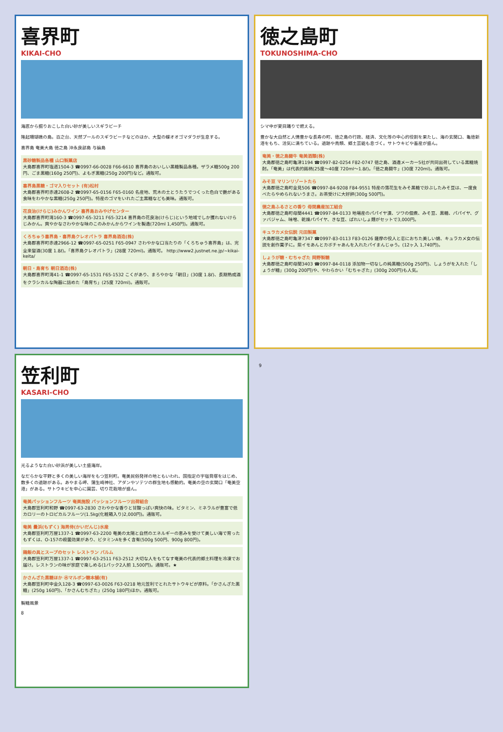喜界町
KIKAI-CHO
海底から掘りおこした白い砂が美しいスギラビーチ
隆起珊瑚礁の島。百之台、天然プールのスギラビーチなどのほか、大型の蝶オオゴマダラが生息する。
喜界島 奄美大島 徳之島 沖永良部島 与論島
黒砂糖製品各種 山口製菓店
大島郡喜界町塩道1504-3 ☎0997-66-0028 F66-6610 喜界島のおいしい黒糖製品各種。ザラメ糖500g 200円、ごま黒糖(160g 250円)、よもぎ黒糖(250g 200円)など。通販可。
喜界島黒糖・ゴマ入りセット (有)松村
大島郡喜界町赤連2608-2 ☎0997-65-0156 F65-0160 名産地、荒木の土とうたうでつくった色白で艶がある食味をわやかな黒糖(250g 250円)。特産のゴマをいれたご主黒糖なども美味。通販可。
花良治(けらじ)みかんワイン 喜界島おみやげセンター
大島郡喜界町湾160-3 ☎0997-65-3211 F65-3214 喜界島の花良治(けらじ)という地域でしか獲れないけらじみかん。爽やかなさわやかな味のこのみかんからワインを製造(720ml 1,450円)。通販可。
くろちゅう喜界島・喜界島クレオパトラ 喜界島酒造(株)
大島郡喜界町赤連2966-12 ☎0997-65-0251 F65-0947 さわやかな口当たりの「くろちゅう喜界島」は、完全来留酒(30度 1.8ℓ)。「喜界島クレオパトラ」(28度 720ml)。通販可。 http://www2.justnet.ne.jp/~kikai-keita/
朝日・島育ち 朝日酒造(株)
大島郡喜界町湾41-1 ☎0997-65-1531 F65-1532 こくがあり、まろやかな「朝日」(30度 1.8ℓ)、長期熟成酒をクラシカルな陶器に詰めた「島育ち」(25度 720ml)。通販可。
徳之島町
TOKUNOSHIMA-CHO
シマ中が夏目踊りで燃える。
豊かな大自然と人情豊かな長寿の町、徳之島の行政、経済、文化等の中心的役割を果たし、海の玄関口、亀徳新港をもち、活気に満ちている。遺跡や鳥類、郷土芸能も息づく。サトウキビや畜産が盛ん。
奄美・徳之島闘牛 奄美酒類(株)
大島郡徳之島町亀津1194 ☎0997-82-0254 F82-0747 徳之島、酒造メーカー5社が共同出荷している黒糖焼酎。「奄美」は代表的銘柄(25度〜40度 720ml〜1.8ℓ)。「徳之島闘牛」(30度 720ml)。通販可。
みそ豆 マリンリゾートたら
大島郡徳之島町金見506 ☎0997-84-9208 F84-9551 特産の落花生をみそ黒糖で炒ぶしたみそ豆は、一度食べたらやめられないうまさ。お茶受けに大好評(300g 500円)。
徳之島ふるさとの香り 母間農産加工組合
大島郡徳之島町母間4441 ☎0997-84-0133 地場産のパパイヤ漬、ツワの佃煮、みそ豆、黒糖、パパイヤ、グァバジャム、味噌、乾燥パパイヤ、きな豆、ぱれいしょ麺がセットで3,000円。
キュラカメ女伝説 元田製菓
大島郡徳之島町亀津7347 ☎0997-83-0113 F83-0126 薩摩の役人と恋におちた美しい娘、キュラカメ女の伝説を創作菓子に。紫イモあんとカボチャあんを入れたパイまんじゅう。(12ヶ入 1,740円)。
しょうが糖・むちゃざた 岡野製糖
大島郡徳之島町母間3403 ☎0997-84-0118 添加物一切なしの純黒糖(500g 250円)、しょうがを入れた「しょうが糖」(300g 200円)や、やわらかい「むちゃざた」(300g 200円)も人気。
笠利町
KASARI-CHO
光るようなた白い砂浜が美しい土盛海岸。
なだらかな平野と多くの美しい海岸をもつ笠利町。奄美民俗発祥の地ともいわれ、国指定の宇宿貝塚をはじめ、数多くの遺跡がある。あやまる岬、蒲生崎神社、アダンやソテツの群生地も感動的。奄美の空の玄関口「奄美空港」がある。サトウキビを中心に園芸、切り花栽培が盛ん。
奄美パッションフルーツ 奄美施設 パッションフルーツ出荷組合
大島郡笠利町和野 ☎0997-63-2830 さわやかな香りと甘酸っぱい爽快の味。ビタミン、ミネラルが豊富で低カロリーのトロピカルフルーツ(1.5kg(化粧箱入り)2,000円)。通販可。
奄美 曇浜(もずく) 海男侍(かいだんじ)水産
大島郡笠利町万屋1337-1 ☎0997-63-2200 奄美の太陽と自然のエネルギーの恵みを受けて美しい海で育ったもずくは、O-157の殺菌効果があり、ビタミンAを多く含有(500g 500円、900g 800円)。
鶏飯の具とスープのセット レストラン バルム
大島郡笠利町万屋1337-1 ☎0997-63-2511 F63-2512 大切な人をもてなす奄美の代表的郷土料理を冷凍でお届け。レストランの味が家庭で楽しめる(1パック2人前 1,500円)。通販可。★
かさんざた黒糖ほか ㊍マルボン糖本舗(有)
大島郡笠利町中金久128-3 ☎0997-63-0026 F63-0218 地元笠利でとれたサトウキビが原料。「かさんざた黒糖」(250g 160円)、「かさんむちざた」(250g 180円)ほか。通販可。
製糖風景
8
9